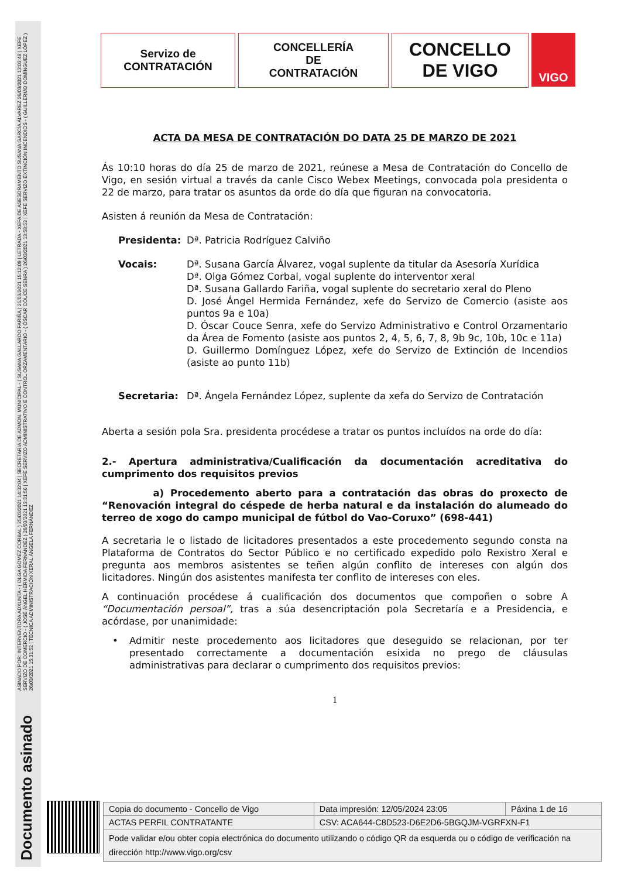ASINADO POR: INTERVENTORA ADXUNTA - ( OLGA GOMEZ CORBAL ) 25/03/2021 14:32:04 | SECRETARIA DE ADMON. MUNICIPAL - ( SUSANA GALLARDO FARIÑA ) 25/03/2021 15:12:09 | LETRADA - XEFA DE ASESORAMENTO SUSANA GARCÍA ÁLVAREZ 26/03/2021 13:03:48 | XEFE SERVIZO DE COMERCIO - ( JOSÉ ÁNGEL HERMIDA FERNÁNDEZ ) 26/03/2021 13:31:56 | XEFE SERVIZO ADMINISTRATIVO E CONTROL ORZAMENTARIO - ( ÓSCAR COUCE SENRA ) 26/03/2021 13:58:53 | XEFE SERVIZO EXTINCIÓN INCENDIOS - ( GUILLERMO DOMÍNGUEZ LÓPEZ ) 26/03/2021 15:31:52 | TÉCNICA ADMINISTRACIÓN XERAL ÁNGELA FERNÁNDEZ
Documento asinado
Servizo de
CONTRATACIÓN
CONCELLERÍA
DE
CONTRATACIÓN
CONCELLO
DE VIGO
VIGO
ACTA DA MESA DE CONTRATACIÓN DO DATA 25 DE MARZO DE 2021
Ás 10:10 horas do día 25 de marzo de 2021, reúnese a Mesa de Contratación do Concello de Vigo, en sesión virtual a través da canle Cisco Webex Meetings, convocada pola presidenta o 22 de marzo, para tratar os asuntos da orde do día que figuran na convocatoria.
Asisten á reunión da Mesa de Contratación:
Presidenta: Dª. Patricia Rodríguez Calviño
Vocais: Dª. Susana García Álvarez, vogal suplente da titular da Asesoría Xurídica
Dª. Olga Gómez Corbal, vogal suplente do interventor xeral
Dª. Susana Gallardo Fariña, vogal suplente do secretario xeral do Pleno
D. José Ángel Hermida Fernández, xefe do Servizo de Comercio (asiste aos puntos 9a e 10a)
D. Óscar Couce Senra, xefe do Servizo Administrativo e Control Orzamentario da Área de Fomento (asiste aos puntos 2, 4, 5, 6, 7, 8, 9b 9c, 10b, 10c e 11a)
D. Guillermo Domínguez López, xefe do Servizo de Extinción de Incendios (asiste ao punto 11b)
Secretaria: Dª. Ángela Fernández López, suplente da xefa do Servizo de Contratación
Aberta a sesión pola Sra. presidenta procédese a tratar os puntos incluídos na orde do día:
2.- Apertura administrativa/Cualificación da documentación acreditativa do cumprimento dos requisitos previos
a) Procedemento aberto para a contratación das obras do proxecto de “Renovación integral do céspede de herba natural e da instalación do alumeado do terreo de xogo do campo municipal de fútbol do Vao-Coruxo” (698-441)
A secretaria le o listado de licitadores presentados a este procedemento segundo consta na Plataforma de Contratos do Sector Público e no certificado expedido polo Rexistro Xeral e pregunta aos membros asistentes se teñen algún conflito de intereses con algún dos licitadores. Ningún dos asistentes manifesta ter conflito de intereses con eles.
A continuación procédese á cualificación dos documentos que compoñen o sobre A “Documentación persoal”, tras a súa desencriptación pola Secretaría e a Presidencia, e acórdase, por unanimidade:
• Admitir neste procedemento aos licitadores que deseguido se relacionan, por ter presentado correctamente a documentación esixida no prego de cláusulas administrativas para declarar o cumprimento dos requisitos previos:
1
| Copia do documento - Concello de Vigo | Data impresión: 12/05/2024 23:05 | Páxina 1 de 16 |
| ACTAS PERFIL CONTRATANTE | CSV: ACA644-C8D523-D6E2D6-5BGQJM-VGRFXN-F1 | |
| Pode validar e/ou obter copia electrónica do documento utilizando o código QR da esquerda ou o código de verificación na dirección http://www.vigo.org/csv | | |